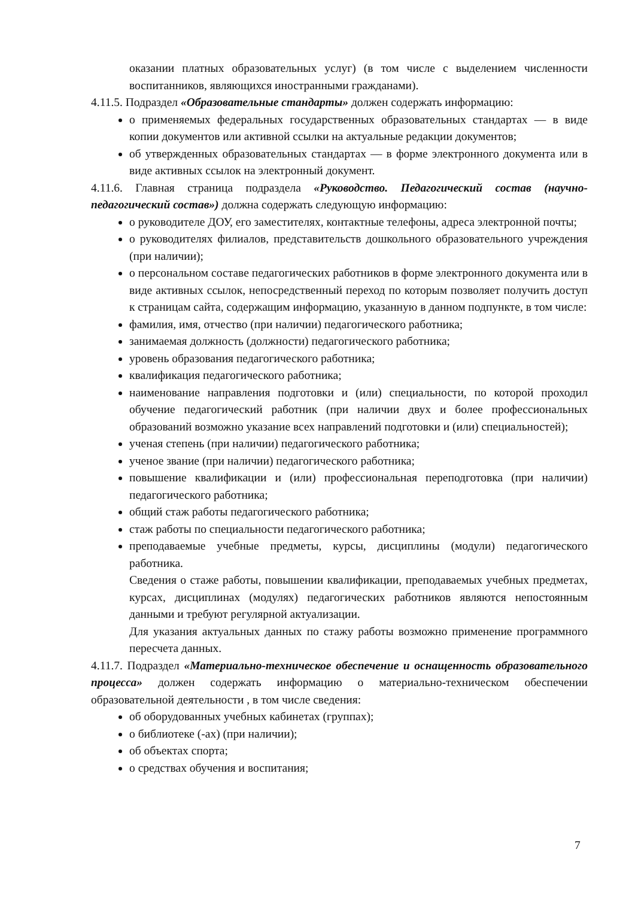оказании платных образовательных услуг) (в том числе с выделением численности воспитанников, являющихся иностранными гражданами).
4.11.5. Подраздел «Образовательные стандарты» должен содержать информацию:
о применяемых федеральных государственных образовательных стандартах — в виде копии документов или активной ссылки на актуальные редакции документов;
об утвержденных образовательных стандартах — в форме электронного документа или в виде активных ссылок на электронный документ.
4.11.6. Главная страница подраздела «Руководство. Педагогический состав (научно-педагогический состав») должна содержать следующую информацию:
о руководителе ДОУ, его заместителях, контактные телефоны, адреса электронной почты;
о руководителях филиалов, представительств дошкольного образовательного учреждения (при наличии);
о персональном составе педагогических работников в форме электронного документа или в виде активных ссылок, непосредственный переход по которым позволяет получить доступ к страницам сайта, содержащим информацию, указанную в данном подпункте, в том числе:
фамилия, имя, отчество (при наличии) педагогического работника;
занимаемая должность (должности) педагогического работника;
уровень образования педагогического работника;
квалификация педагогического работника;
наименование направления подготовки и (или) специальности, по которой проходил обучение педагогический работник (при наличии двух и более профессиональных образований возможно указание всех направлений подготовки и (или) специальностей);
ученая степень (при наличии) педагогического работника;
ученое звание (при наличии) педагогического работника;
повышение квалификации и (или) профессиональная переподготовка (при наличии) педагогического работника;
общий стаж работы педагогического работника;
стаж работы по специальности педагогического работника;
преподаваемые учебные предметы, курсы, дисциплины (модули) педагогического работника.
Сведения о стаже работы, повышении квалификации, преподаваемых учебных предметах, курсах, дисциплинах (модулях) педагогических работников являются непостоянным данными и требуют регулярной актуализации.
Для указания актуальных данных по стажу работы возможно применение программного пересчета данных.
4.11.7. Подраздел «Материально-техническое обеспечение и оснащенность образовательного процесса» должен содержать информацию о материально-техническом обеспечении образовательной деятельности , в том числе сведения:
об оборудованных учебных кабинетах (группах);
о библиотеке (-ах) (при наличии);
об объектах спорта;
о средствах обучения и воспитания;
7